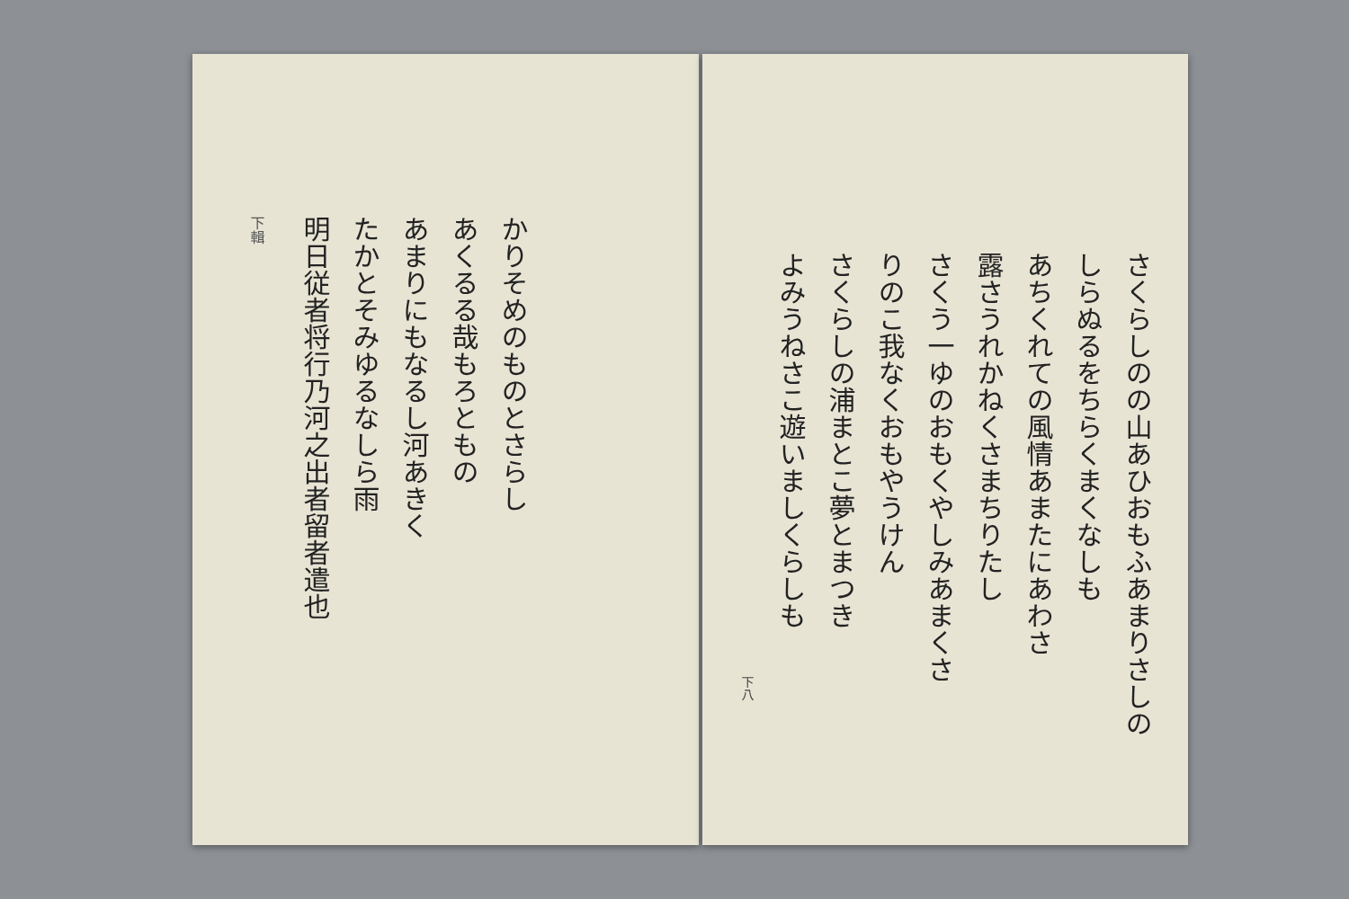かりそめのものとさらし
あくるる哉もろともの
あまりにもなるし河あきく
たかとそみゆるなしら雨
明日従者将行乃河之出者留者遣也
下輯
さくらしのの山あひおもふあまりさしの
しらぬるをちらくまくなしも
あちくれての風情あまたにあわさ
露さうれかねくさまちりたし
さくう一ゆのおもくやしみあまくさ
りのこ我なくおもやうけん
さくらしの浦まとこ夢とまつき
よみうねさこ遊いましくらしも
下八